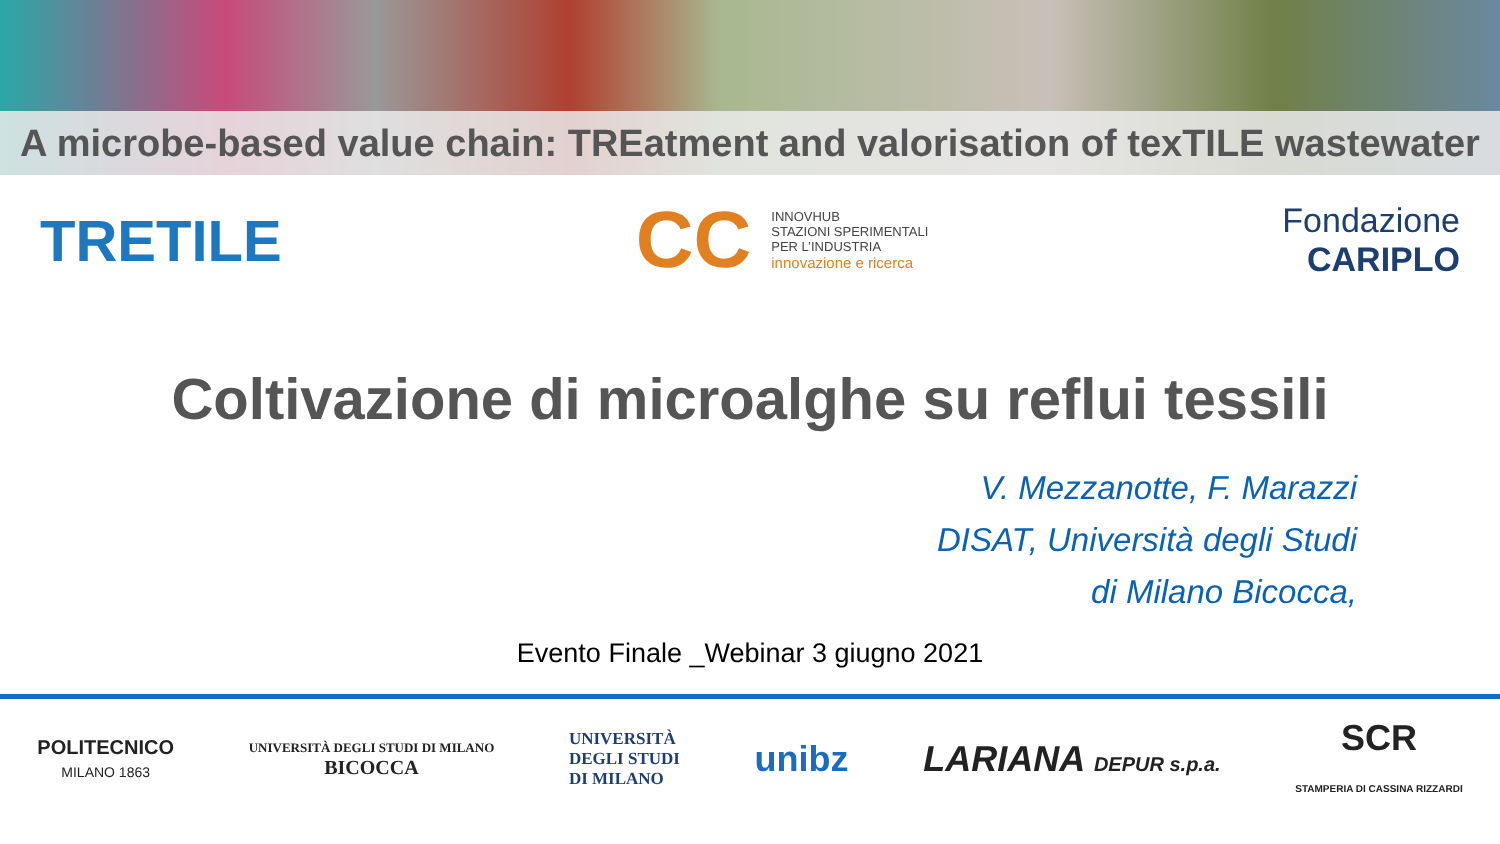A microbe-based value chain: TREatment and valorisation of texTILE wastewater
TRETILE
CC
INNOVHUB
STAZIONI SPERIMENTALI
PER L’INDUSTRIA
innovazione e ricerca
Fondazione
CARIPLO
Coltivazione di microalghe su reflui tessili
V. Mezzanotte, F. Marazzi
DISAT, Università degli Studi
di Milano Bicocca,
Evento Finale _Webinar 3 giugno 2021
POLITECNICO
MILANO 1863
UNIVERSITÀ DEGLI STUDI DI MILANO
BICOCCA
UNIVERSITÀ
DEGLI STUDI
DI MILANO
unibz LARIANA DEPUR s.p.a.
SCR
STAMPERIA DI CASSINA RIZZARDI